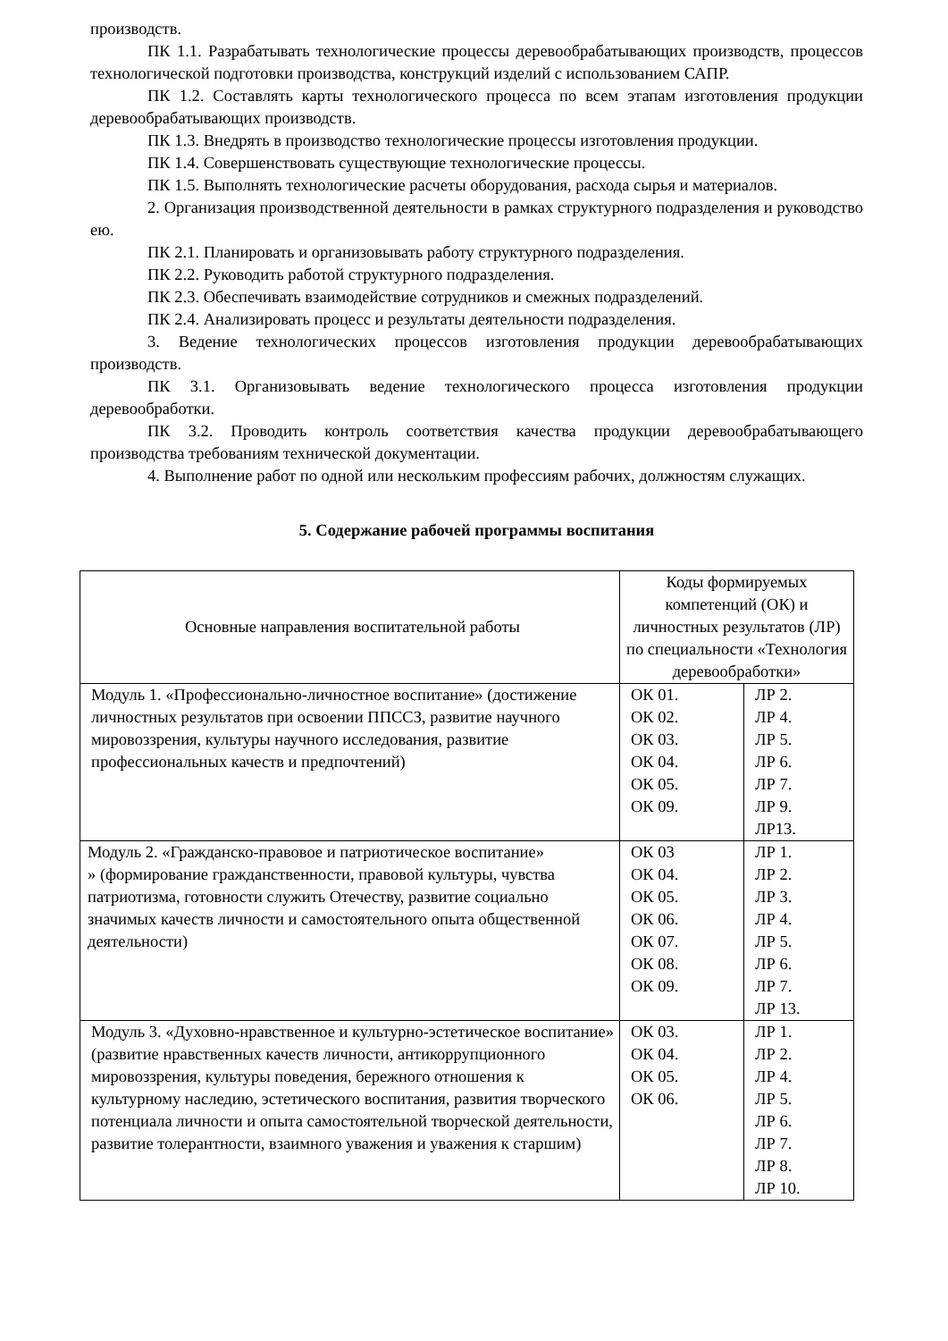производств.
ПК 1.1. Разрабатывать технологические процессы деревообрабатывающих производств, процессов технологической подготовки производства, конструкций изделий с использованием САПР.
ПК 1.2. Составлять карты технологического процесса по всем этапам изготовления продукции деревообрабатывающих производств.
ПК 1.3. Внедрять в производство технологические процессы изготовления продукции.
ПК 1.4. Совершенствовать существующие технологические процессы.
ПК 1.5. Выполнять технологические расчеты оборудования, расхода сырья и материалов.
2. Организация производственной деятельности в рамках структурного подразделения и руководство ею.
ПК 2.1. Планировать и организовывать работу структурного подразделения.
ПК 2.2. Руководить работой структурного подразделения.
ПК 2.3. Обеспечивать взаимодействие сотрудников и смежных подразделений.
ПК 2.4. Анализировать процесс и результаты деятельности подразделения.
3. Ведение технологических процессов изготовления продукции деревообрабатывающих производств.
ПК 3.1. Организовывать ведение технологического процесса изготовления продукции деревообработки.
ПК 3.2. Проводить контроль соответствия качества продукции деревообрабатывающего производства требованиям технической документации.
4. Выполнение работ по одной или нескольким профессиям рабочих, должностям служащих.
5. Содержание рабочей программы воспитания
| Основные направления воспитательной работы | Коды формируемых компетенций (ОК) и личностных результатов (ЛР) по специальности «Технология деревообработки» | |
| Модуль 1. «Профессионально-личностное воспитание» (достижение личностных результатов при освоении ППССЗ, развитие научного мировоззрения, культуры научного исследования, развитие профессиональных качеств и предпочтений) | ОК 01. ОК 02. ОК 03. ОК 04. ОК 05. ОК 09. | ЛР 2. ЛР 4. ЛР 5. ЛР 6. ЛР 7. ЛР 9. ЛР13. |
| Модуль 2. «Гражданско-правовое и патриотическое воспитание» » (формирование гражданственности, правовой культуры, чувства патриотизма, готовности служить Отечеству, развитие социально значимых качеств личности и самостоятельного опыта общественной деятельности) | ОК 03 ОК 04. ОК 05. ОК 06. ОК 07. ОК 08. ОК 09. | ЛР 1. ЛР 2. ЛР 3. ЛР 4. ЛР 5. ЛР 6. ЛР 7. ЛР 13. |
| Модуль 3. «Духовно-нравственное и культурно-эстетическое воспитание» (развитие нравственных качеств личности, антикоррупционного мировоззрения, культуры поведения, бережного отношения к культурному наследию, эстетического воспитания, развития творческого потенциала личности и опыта самостоятельной творческой деятельности, развитие толерантности, взаимного уважения и уважения к старшим) | ОК 03. ОК 04. ОК 05. ОК 06. | ЛР 1. ЛР 2. ЛР 4. ЛР 5. ЛР 6. ЛР 7. ЛР 8. ЛР 10. |